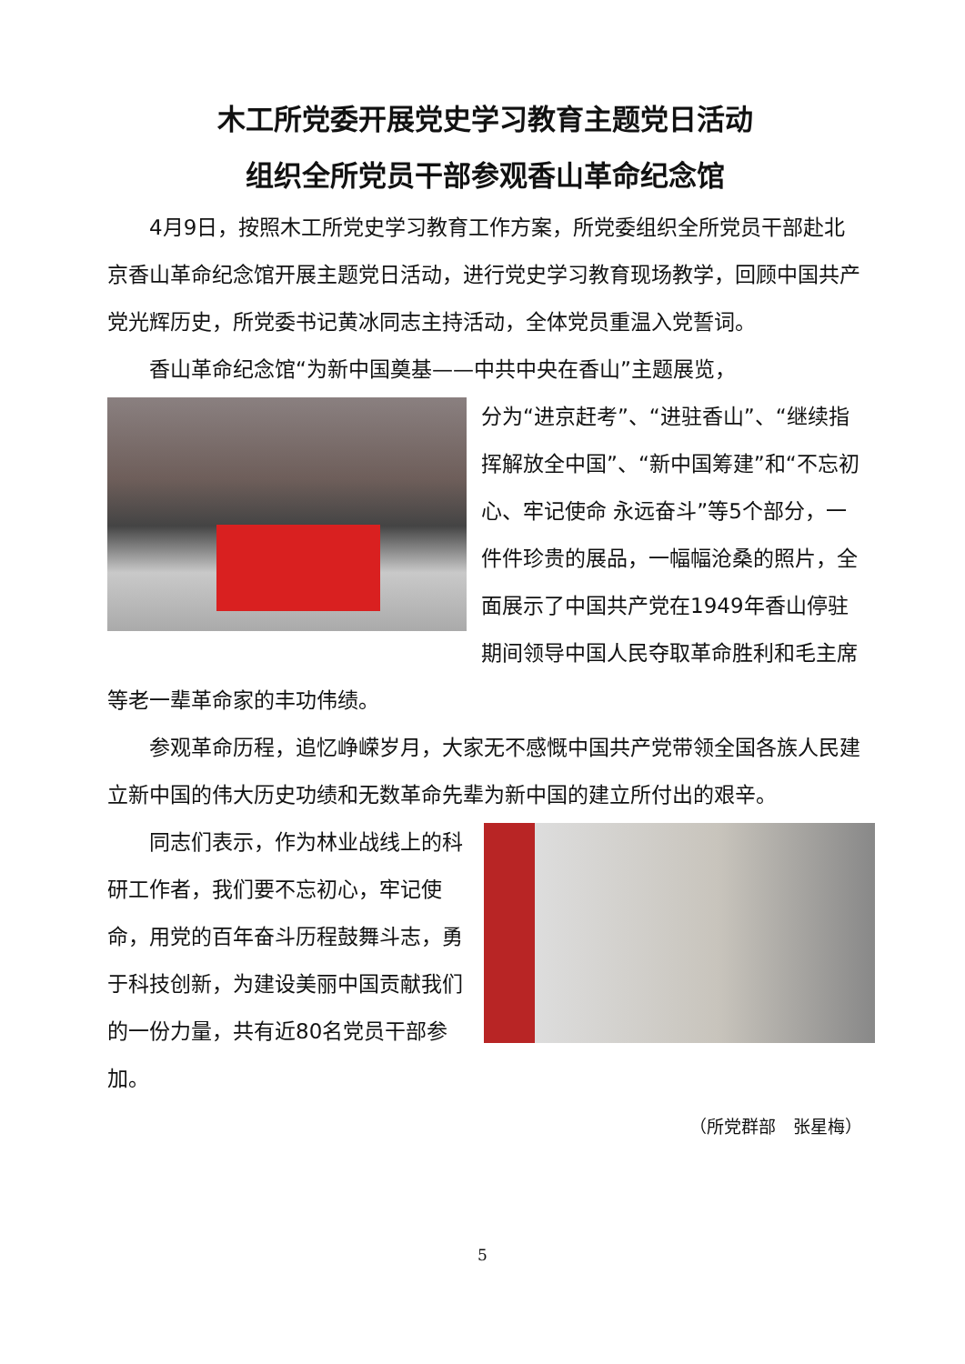木工所党委开展党史学习教育主题党日活动
组织全所党员干部参观香山革命纪念馆
4月9日，按照木工所党史学习教育工作方案，所党委组织全所党员干部赴北京香山革命纪念馆开展主题党日活动，进行党史学习教育现场教学，回顾中国共产党光辉历史，所党委书记黄冰同志主持活动，全体党员重温入党誓词。
香山革命纪念馆“为新中国奠基——中共中央在香山”主题展览，
分为“进京赶考”、“进驻香山”、“继续指挥解放全中国”、“新中国筹建”和“不忘初心、牢记使命 永远奋斗”等5个部分，一件件珍贵的展品，一幅幅沧桑的照片，全面展示了中国共产党在1949年香山停驻期间领导中国人民夺取革命胜利和毛主席等老一辈革命家的丰功伟绩。
参观革命历程，追忆峥嵘岁月，大家无不感慨中国共产党带领全国各族人民建立新中国的伟大历史功绩和无数革命先辈为新中国的建立所付出的艰辛。
同志们表示，作为林业战线上的科研工作者，我们要不忘初心，牢记使命，用党的百年奋斗历程鼓舞斗志，勇于科技创新，为建设美丽中国贡献我们的一份力量，共有近80名党员干部参加。
（所党群部　张星梅）
5